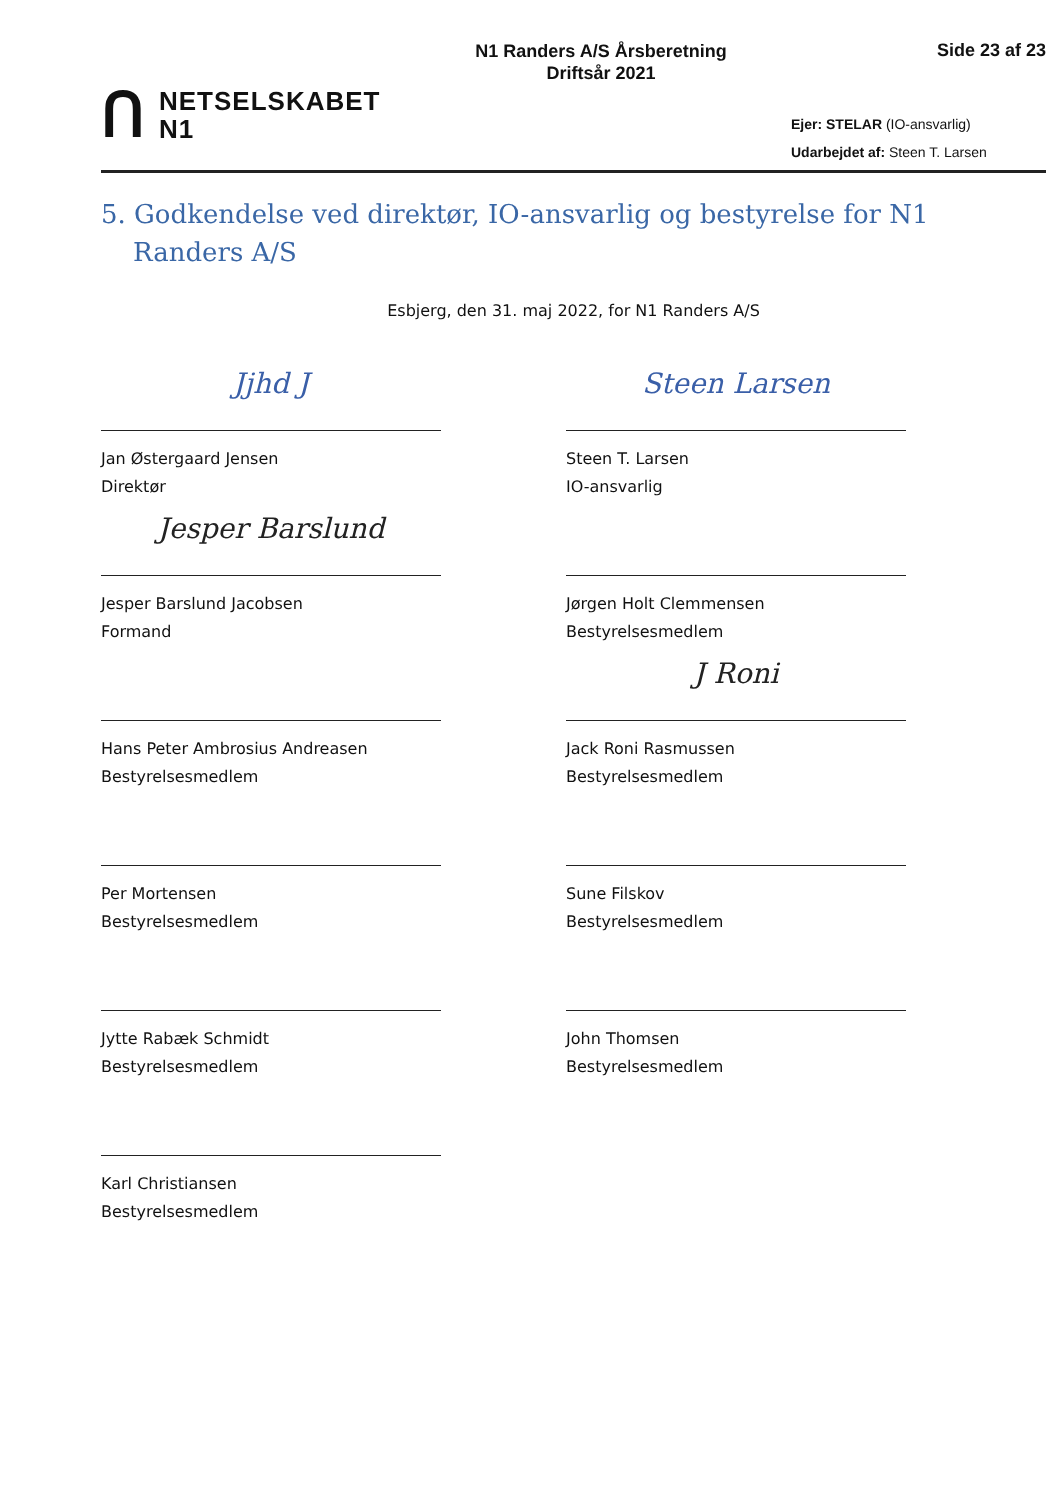ꓵ NETSELSKABET
N1
N1 Randers A/S Årsberetning
Driftsår 2021
Side 23 af 23
Ejer: STELAR (IO-ansvarlig)
Udarbejdet af: Steen T. Larsen
5. Godkendelse ved direktør, IO-ansvarlig og bestyrelse for N1 Randers A/S
Esbjerg, den 31. maj 2022, for N1 Randers A/S
Jjhd J
Jan Østergaard Jensen
Direktør
Steen Larsen
Steen T. Larsen
IO-ansvarlig
Jesper Barslund
Jesper Barslund Jacobsen
Formand
Jørgen Holt Clemmensen
Bestyrelsesmedlem
Hans Peter Ambrosius Andreasen
Bestyrelsesmedlem
J Roni
Jack Roni Rasmussen
Bestyrelsesmedlem
Per Mortensen
Bestyrelsesmedlem
Sune Filskov
Bestyrelsesmedlem
Jytte Rabæk Schmidt
Bestyrelsesmedlem
John Thomsen
Bestyrelsesmedlem
Karl Christiansen
Bestyrelsesmedlem